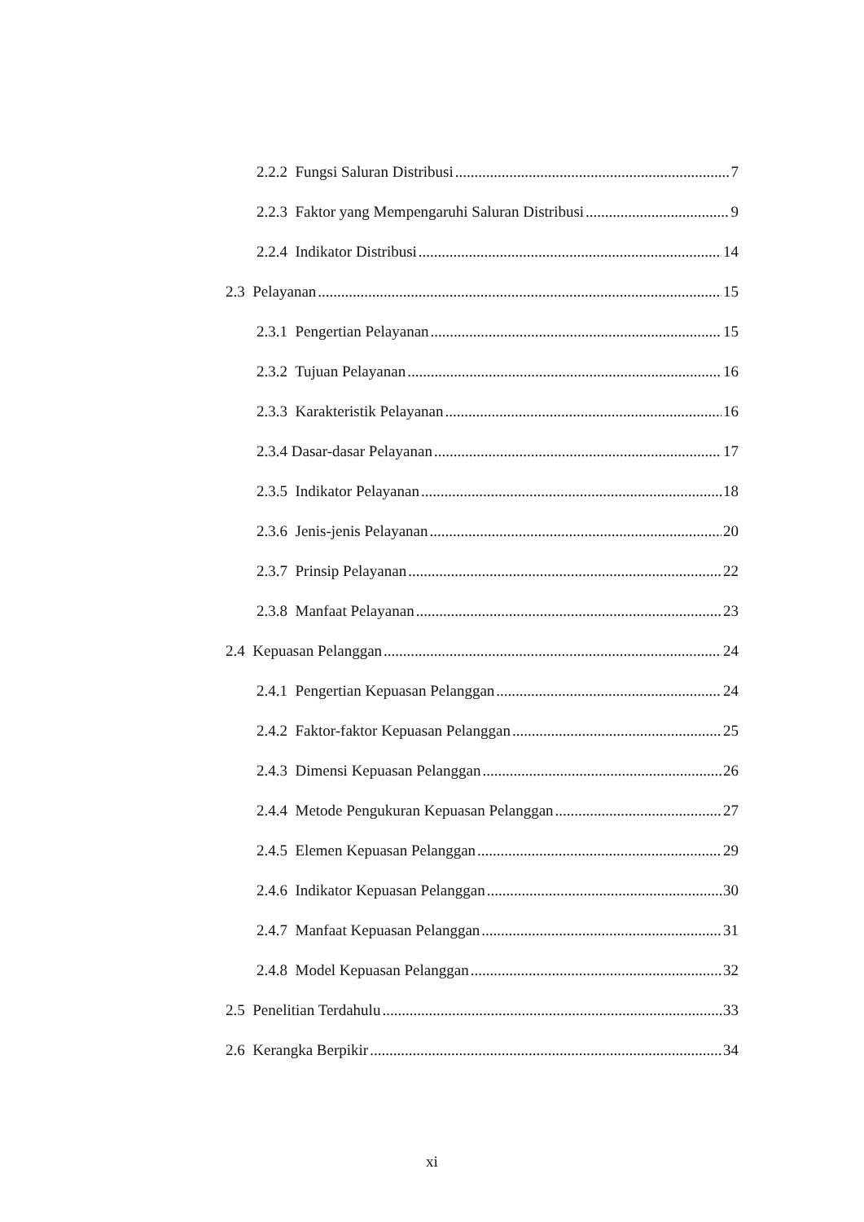2.2.2 Fungsi Saluran Distribusi 7
2.2.3 Faktor yang Mempengaruhi Saluran Distribusi 9
2.2.4 Indikator Distribusi 14
2.3 Pelayanan 15
2.3.1 Pengertian Pelayanan 15
2.3.2 Tujuan Pelayanan 16
2.3.3 Karakteristik Pelayanan 16
2.3.4 Dasar-dasar Pelayanan 17
2.3.5 Indikator Pelayanan 18
2.3.6 Jenis-jenis Pelayanan 20
2.3.7 Prinsip Pelayanan 22
2.3.8 Manfaat Pelayanan 23
2.4 Kepuasan Pelanggan 24
2.4.1 Pengertian Kepuasan Pelanggan 24
2.4.2 Faktor-faktor Kepuasan Pelanggan 25
2.4.3 Dimensi Kepuasan Pelanggan 26
2.4.4 Metode Pengukuran Kepuasan Pelanggan 27
2.4.5 Elemen Kepuasan Pelanggan 29
2.4.6 Indikator Kepuasan Pelanggan 30
2.4.7 Manfaat Kepuasan Pelanggan 31
2.4.8 Model Kepuasan Pelanggan 32
2.5 Penelitian Terdahulu 33
2.6 Kerangka Berpikir 34
xi